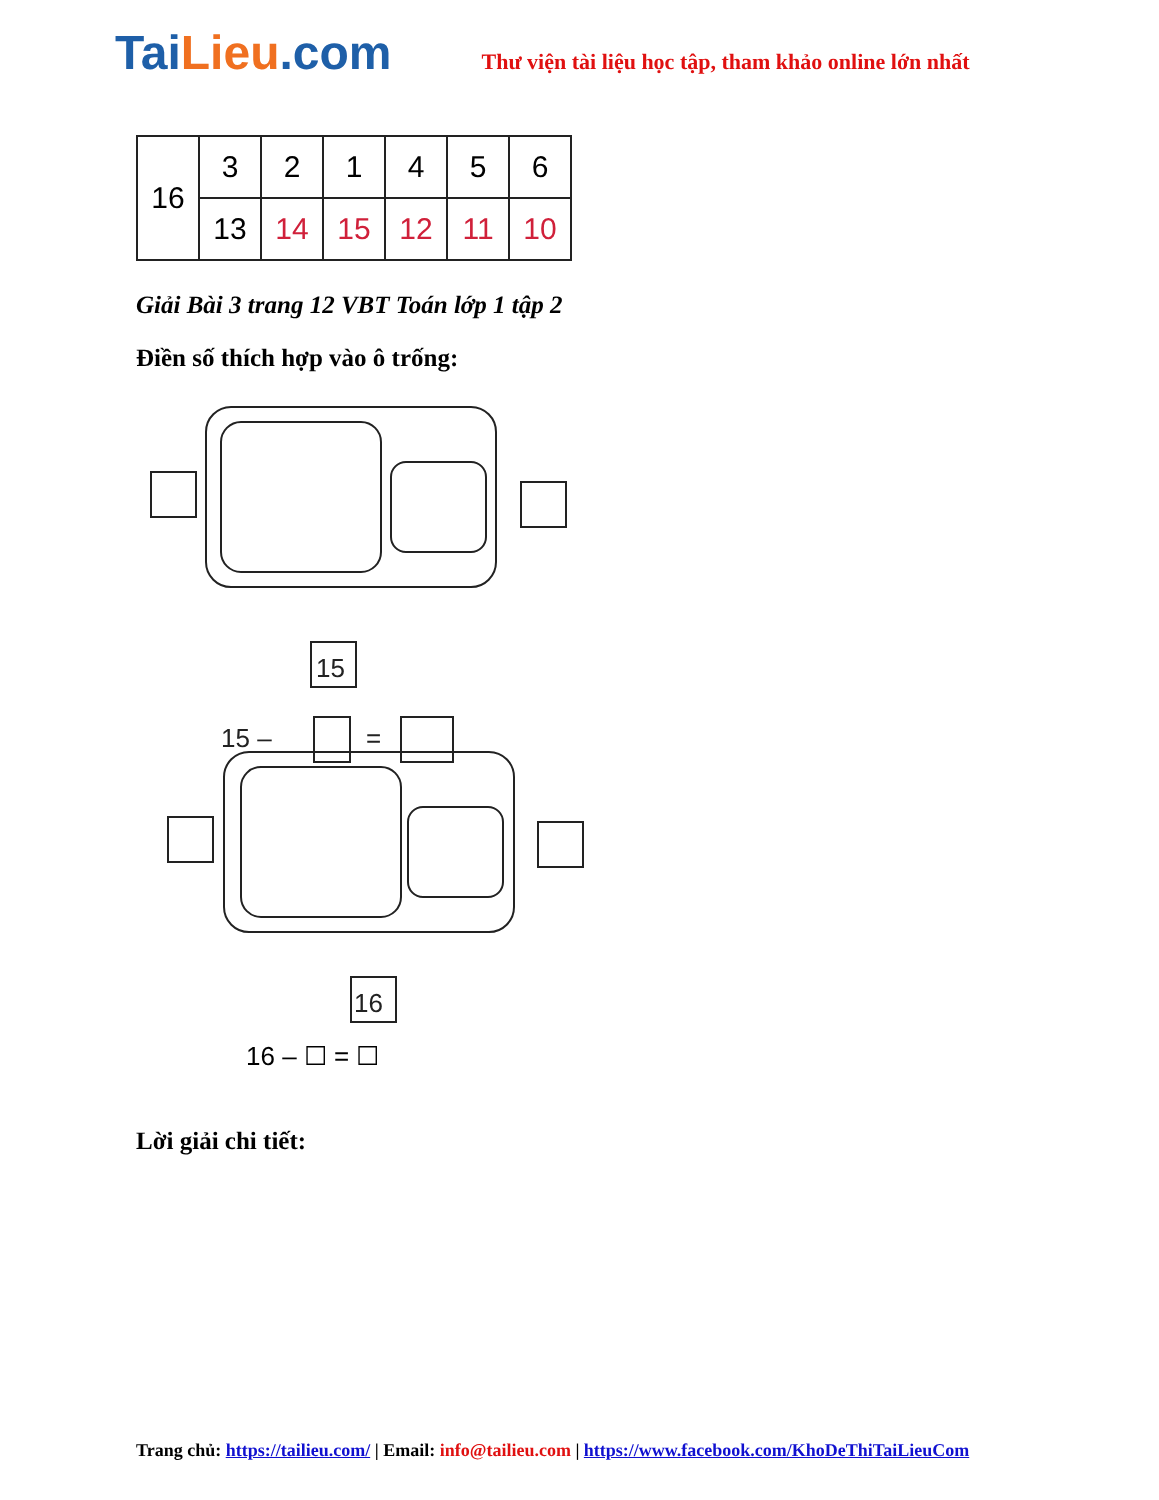Tai Lieu.com
Thư viện tài liệu học tập, tham khảo online lớn nhất
| 16 | 3 | 2 | 1 | 4 | 5 | 6 |
| | 13 | 14 | 15 | 12 | 11 | 10 |
Giải Bài 3 trang 12 VBT Toán lớp 1 tập 2
Điền số thích hợp vào ô trống:
15
15 –
=
16
16 – ☐ = ☐
Lời giải chi tiết:
Trang chủ: https://tailieu.com/ | Email: info@tailieu.com | https://www.facebook.com/KhoDeThiTaiLieuCom